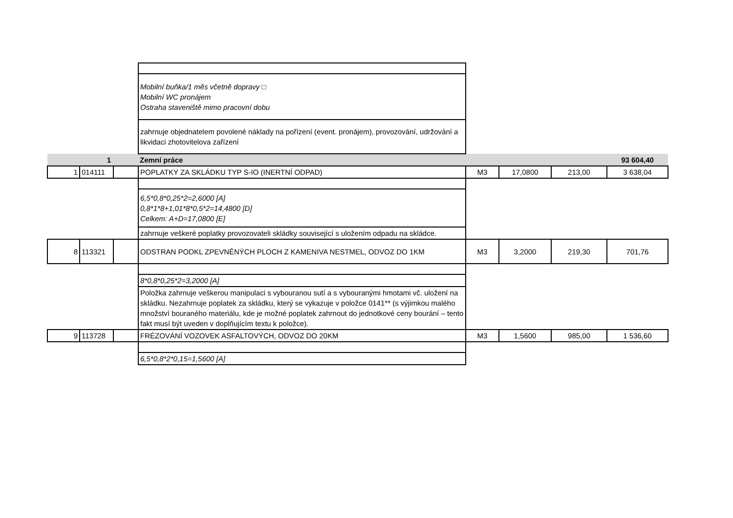| | | | Mobilní buňka/1 měs včetně dopravy □ Mobilní WC pronájem Ostraha staveniště mimo pracovní dobu | | | | |
| | | | zahrnuje objednatelem povolené náklady na pořízení (event. pronájem), provozování, udržování a likvidaci zhotovitelova zařízení | | | | |
| | 1 | | Zemní práce | | | | 93 604,40 |
| 1 | 014111 | | POPLATKY ZA SKLÁDKU TYP S-IO (INERTNÍ ODPAD) | M3 | 17,0800 | 213,00 | 3 638,04 |
| | | | 6,5*0,8*0,25*2=2,6000 [A] 0,8*1*8+1,01*8*0,5*2=14,4800 [D] Celkem: A+D=17,0800 [E] | | | | |
| | | | zahrnuje veškeré poplatky provozovateli skládky související s uložením odpadu na skládce. | | | | |
| 8 | 113321 | | ODSTRAN PODKL ZPEVNĚNÝCH PLOCH Z KAMENIVA NESTMEL, ODVOZ DO 1KM | M3 | 3,2000 | 219,30 | 701,76 |
| | | | 8*0,8*0,25*2=3,2000 [A] | | | | |
| | | | Položka zahrnuje veškerou manipulaci s vybouranou sutí a s vybouranými hmotami vč. uložení na skládku. Nezahrnuje poplatek za skládku, který se vykazuje v položce 0141** (s výjimkou malého množství bouraného materiálu, kde je možné poplatek zahrnout do jednotkové ceny bourání – tento fakt musí být uveden v doplňujícím textu k položce). | | | | |
| 9 | 113728 | | FRÉZOVÁNÍ VOZOVEK ASFALTOVÝCH, ODVOZ DO 20KM | M3 | 1,5600 | 985,00 | 1 536,60 |
| | | | 6,5*0,8*2*0,15=1,5600 [A] | | | | |